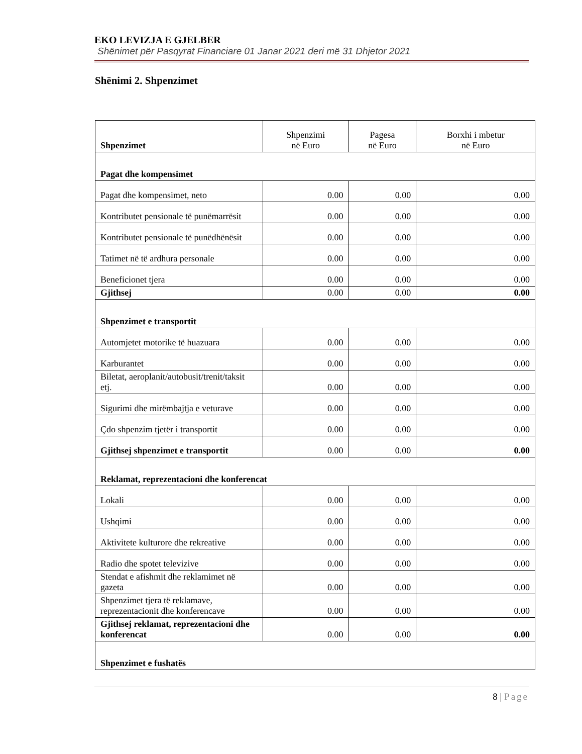EKO LEVIZJA E GJELBER
Shënimet për Pasqyrat Financiare 01 Janar 2021 deri më 31 Dhjetor 2021
Shënimi 2. Shpenzimet
| Shpenzimet | Shpenzimi në Euro | Pagesa në Euro | Borxhi i mbetur në Euro |
| --- | --- | --- | --- |
| Pagat dhe kompensimet | | | |
| Pagat dhe kompensimet, neto | 0.00 | 0.00 | 0.00 |
| Kontributet pensionale të punëmarrësit | 0.00 | 0.00 | 0.00 |
| Kontributet pensionale të punëdhënësit | 0.00 | 0.00 | 0.00 |
| Tatimet në të ardhura personale | 0.00 | 0.00 | 0.00 |
| Beneficionet tjera | 0.00 | 0.00 | 0.00 |
| Gjithsej | 0.00 | 0.00 | 0.00 |
| Shpenzimet e transportit | | | |
| Automjetet motorike të huazuara | 0.00 | 0.00 | 0.00 |
| Karburantet | 0.00 | 0.00 | 0.00 |
| Biletat, aeroplanit/autobusit/trenit/taksit etj. | 0.00 | 0.00 | 0.00 |
| Sigurimi dhe mirëmbajtja e veturave | 0.00 | 0.00 | 0.00 |
| Çdo shpenzim tjetër i transportit | 0.00 | 0.00 | 0.00 |
| Gjithsej shpenzimet e transportit | 0.00 | 0.00 | 0.00 |
| Reklamat, reprezentacioni dhe konferencat | | | |
| Lokali | 0.00 | 0.00 | 0.00 |
| Ushqimi | 0.00 | 0.00 | 0.00 |
| Aktivitete kulturore dhe rekreative | 0.00 | 0.00 | 0.00 |
| Radio dhe spotet televizive | 0.00 | 0.00 | 0.00 |
| Stendat e afishmit dhe reklamimet në gazeta | 0.00 | 0.00 | 0.00 |
| Shpenzimet tjera të reklamave, reprezentacionit dhe konferencave | 0.00 | 0.00 | 0.00 |
| Gjithsej reklamat, reprezentacioni dhe konferencat | 0.00 | 0.00 | 0.00 |
| Shpenzimet e fushatës | | | |
8 | Page